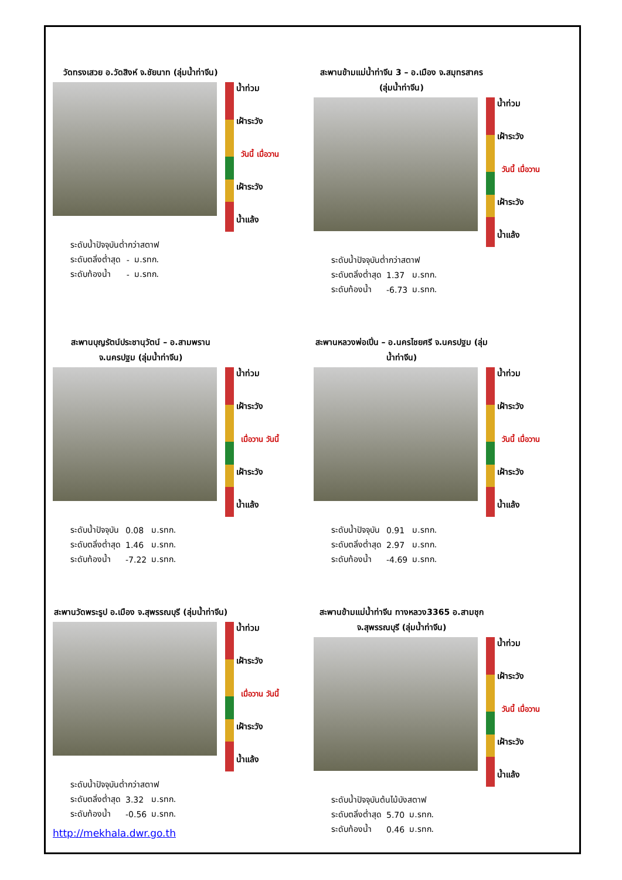วัดทรงเสวย อ.วัดสิงห์ จ.ชัยนาท (ลุ่มน้ำท่าจีน)
น้ำท่วม
เฝ้าระวัง
วันนี้ เมื่อวาน
เฝ้าระวัง
น้ำแล้ง
| ระดับน้ำปัจจุบันต่ำกว่าสตาฟ | | |
| ระดับตลิ่งต่ำสุด | - | ม.รทก. |
| ระดับท้องน้ำ | - | ม.รทก. |
สะพานข้ามแม่น้ำท่าจีน 3 – อ.เมือง จ.สมุทรสาคร (ลุ่มน้ำท่าจีน)
น้ำท่วม
เฝ้าระวัง
วันนี้ เมื่อวาน
เฝ้าระวัง
น้ำแล้ง
| ระดับน้ำปัจจุบันต่ำกว่าสตาฟ | | |
| ระดับตลิ่งต่ำสุด | 1.37 | ม.รทก. |
| ระดับท้องน้ำ | -6.73 | ม.รทก. |
สะพานบุญรัตน์ประชานุวัตน์ – อ.สามพราน จ.นครปฐม (ลุ่มน้ำท่าจีน)
น้ำท่วม
เฝ้าระวัง
เมื่อวาน วันนี้
เฝ้าระวัง
น้ำแล้ง
| ระดับน้ำปัจจุบัน | 0.08 | ม.รทก. |
| ระดับตลิ่งต่ำสุด | 1.46 | ม.รทก. |
| ระดับท้องน้ำ | -7.22 | ม.รทก. |
สะพานหลวงพ่อเปิ่น – อ.นครไชยศรี จ.นครปฐม (ลุ่มน้ำท่าจีน)
น้ำท่วม
เฝ้าระวัง
วันนี้ เมื่อวาน
เฝ้าระวัง
น้ำแล้ง
| ระดับน้ำปัจจุบัน | 0.91 | ม.รทก. |
| ระดับตลิ่งต่ำสุด | 2.97 | ม.รทก. |
| ระดับท้องน้ำ | -4.69 | ม.รทก. |
สะพานวัดพระรูป อ.เมือง จ.สุพรรณบุรี (ลุ่มน้ำท่าจีน)
น้ำท่วม
เฝ้าระวัง
เมื่อวาน วันนี้
เฝ้าระวัง
น้ำแล้ง
| ระดับน้ำปัจจุบันต่ำกว่าสตาฟ | | |
| ระดับตลิ่งต่ำสุด | 3.32 | ม.รทก. |
| ระดับท้องน้ำ | -0.56 | ม.รทก. |
http://mekhala.dwr.go.th
สะพานข้ามแม่น้ำท่าจีน ทางหลวง3365 อ.สามชุก จ.สุพรรณบุรี (ลุ่มน้ำท่าจีน)
น้ำท่วม
เฝ้าระวัง
วันนี้ เมื่อวาน
เฝ้าระวัง
น้ำแล้ง
| ระดับน้ำปัจจุบันต้นไม้บังสตาฟ | | |
| ระดับตลิ่งต่ำสุด | 5.70 | ม.รทก. |
| ระดับท้องน้ำ | 0.46 | ม.รทก. |